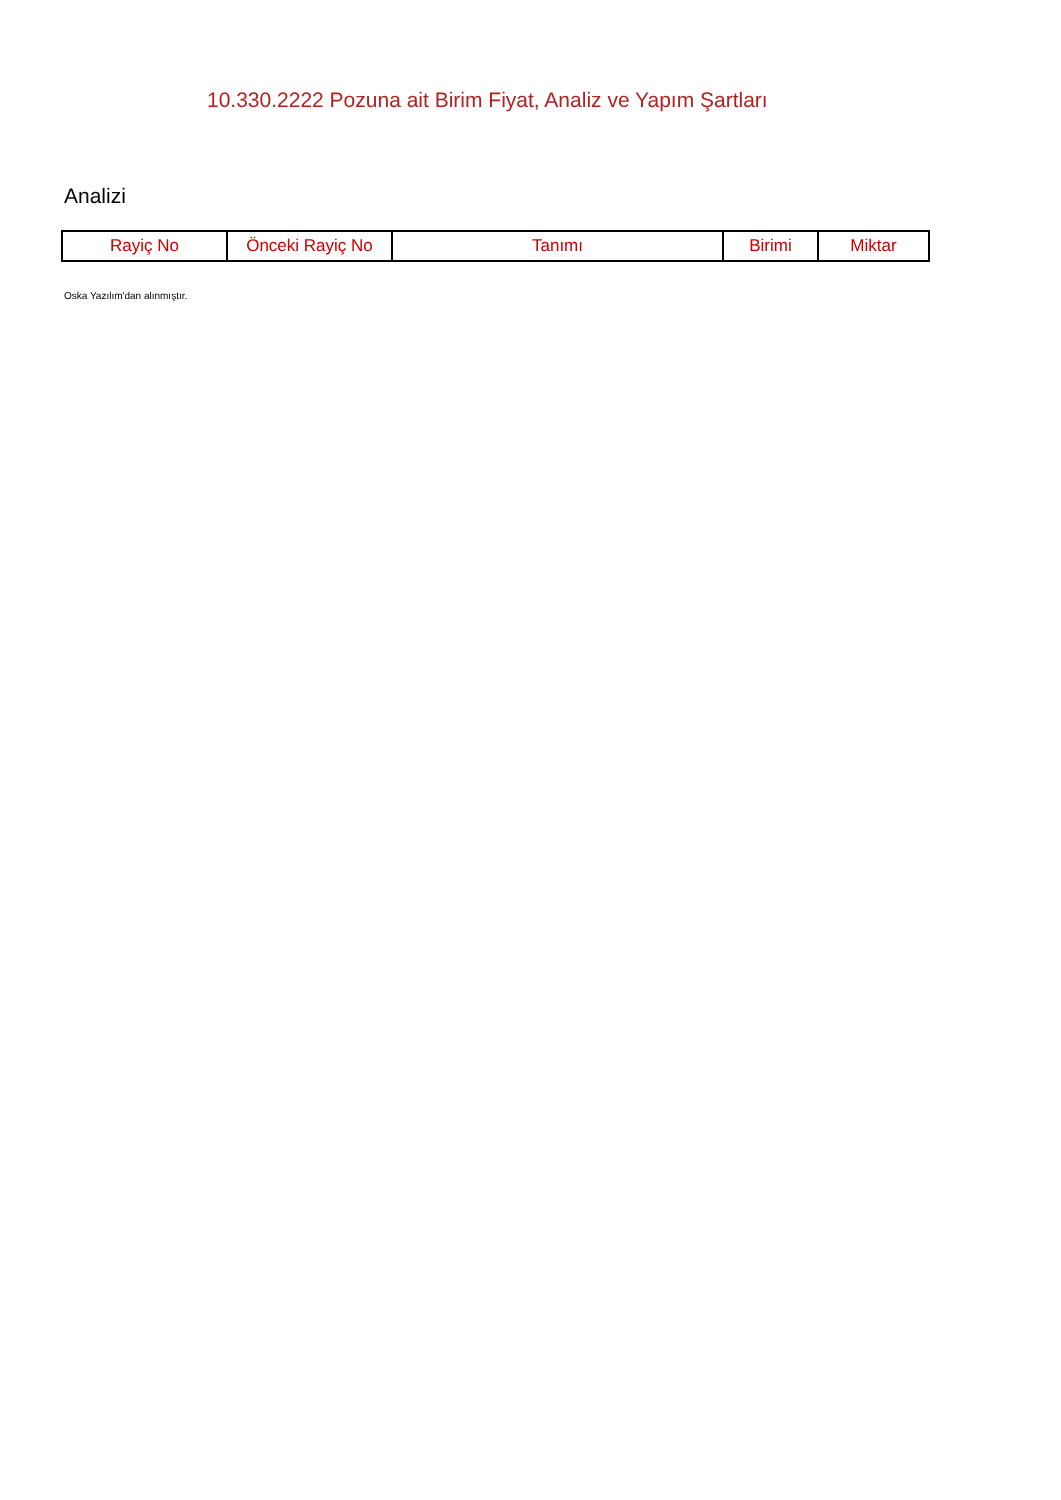10.330.2222 Pozuna ait Birim Fiyat, Analiz ve Yapım Şartları
Analizi
| Rayiç No | Önceki Rayiç No | Tanımı | Birimi | Miktar |
| --- | --- | --- | --- | --- |
Oska Yazılım'dan alınmıştır.